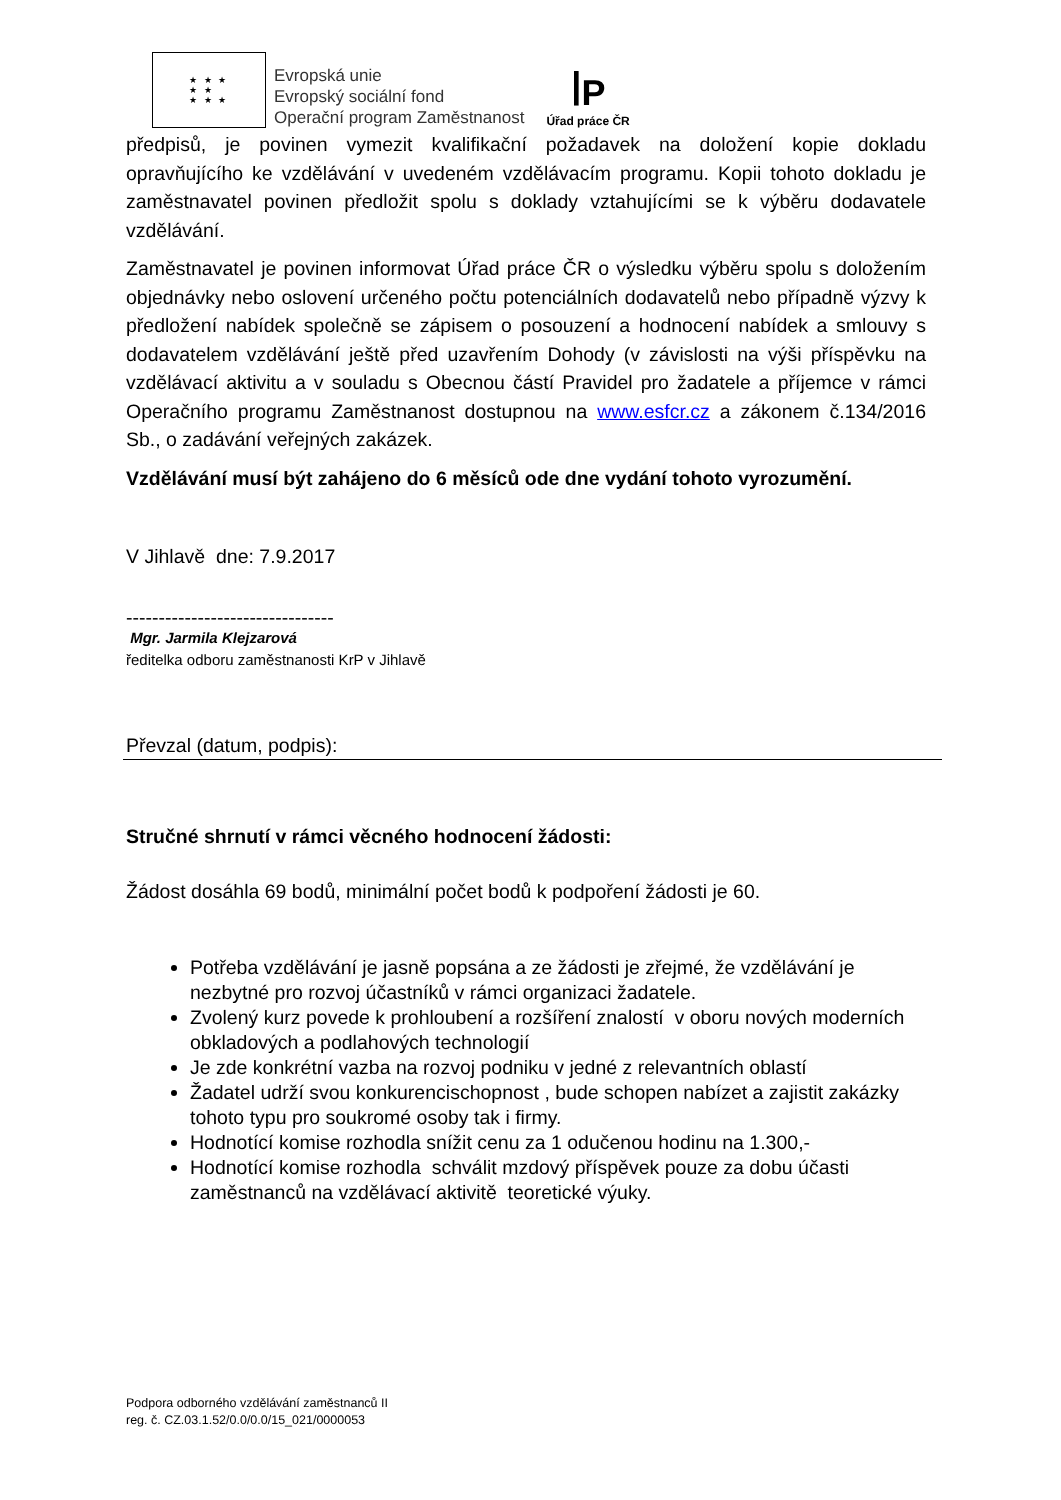★ ★ ★
★ ★
★ ★ ★
Evropská unie
Evropský sociální fond
Operační program Zaměstnanost
ꟾP
Úřad práce ČR
předpisů, je povinen vymezit kvalifikační požadavek na doložení kopie dokladu opravňujícího ke vzdělávání v uvedeném vzdělávacím programu. Kopii tohoto dokladu je zaměstnavatel povinen předložit spolu s doklady vztahujícími se k výběru dodavatele vzdělávání.
Zaměstnavatel je povinen informovat Úřad práce ČR o výsledku výběru spolu s doložením objednávky nebo oslovení určeného počtu potenciálních dodavatelů nebo případně výzvy k předložení nabídek společně se zápisem o posouzení a hodnocení nabídek a smlouvy s dodavatelem vzdělávání ještě před uzavřením Dohody (v závislosti na výši příspěvku na vzdělávací aktivitu a v souladu s Obecnou částí Pravidel pro žadatele a příjemce v rámci Operačního programu Zaměstnanost dostupnou na www.esfcr.cz a zákonem č.134/2016 Sb., o zadávání veřejných zakázek.
Vzdělávání musí být zahájeno do 6 měsíců ode dne vydání tohoto vyrozumění.
V Jihlavě dne: 7.9.2017
--------------------------------
Mgr. Jarmila Klejzarová
ředitelka odboru zaměstnanosti KrP v Jihlavě
Převzal (datum, podpis):
Stručné shrnutí v rámci věcného hodnocení žádosti:
Žádost dosáhla 69 bodů, minimální počet bodů k podpoření žádosti je 60.
Potřeba vzdělávání je jasně popsána a ze žádosti je zřejmé, že vzdělávání je nezbytné pro rozvoj účastníků v rámci organizaci žadatele.
Zvolený kurz povede k prohloubení a rozšíření znalostí v oboru nových moderních obkladových a podlahových technologií
Je zde konkrétní vazba na rozvoj podniku v jedné z relevantních oblastí
Žadatel udrží svou konkurencischopnost , bude schopen nabízet a zajistit zakázky tohoto typu pro soukromé osoby tak i firmy.
Hodnotící komise rozhodla snížit cenu za 1 odučenou hodinu na 1.300,-
Hodnotící komise rozhodla schválit mzdový příspěvek pouze za dobu účasti zaměstnanců na vzdělávací aktivitě teoretické výuky.
Podpora odborného vzdělávání zaměstnanců II
reg. č. CZ.03.1.52/0.0/0.0/15_021/0000053